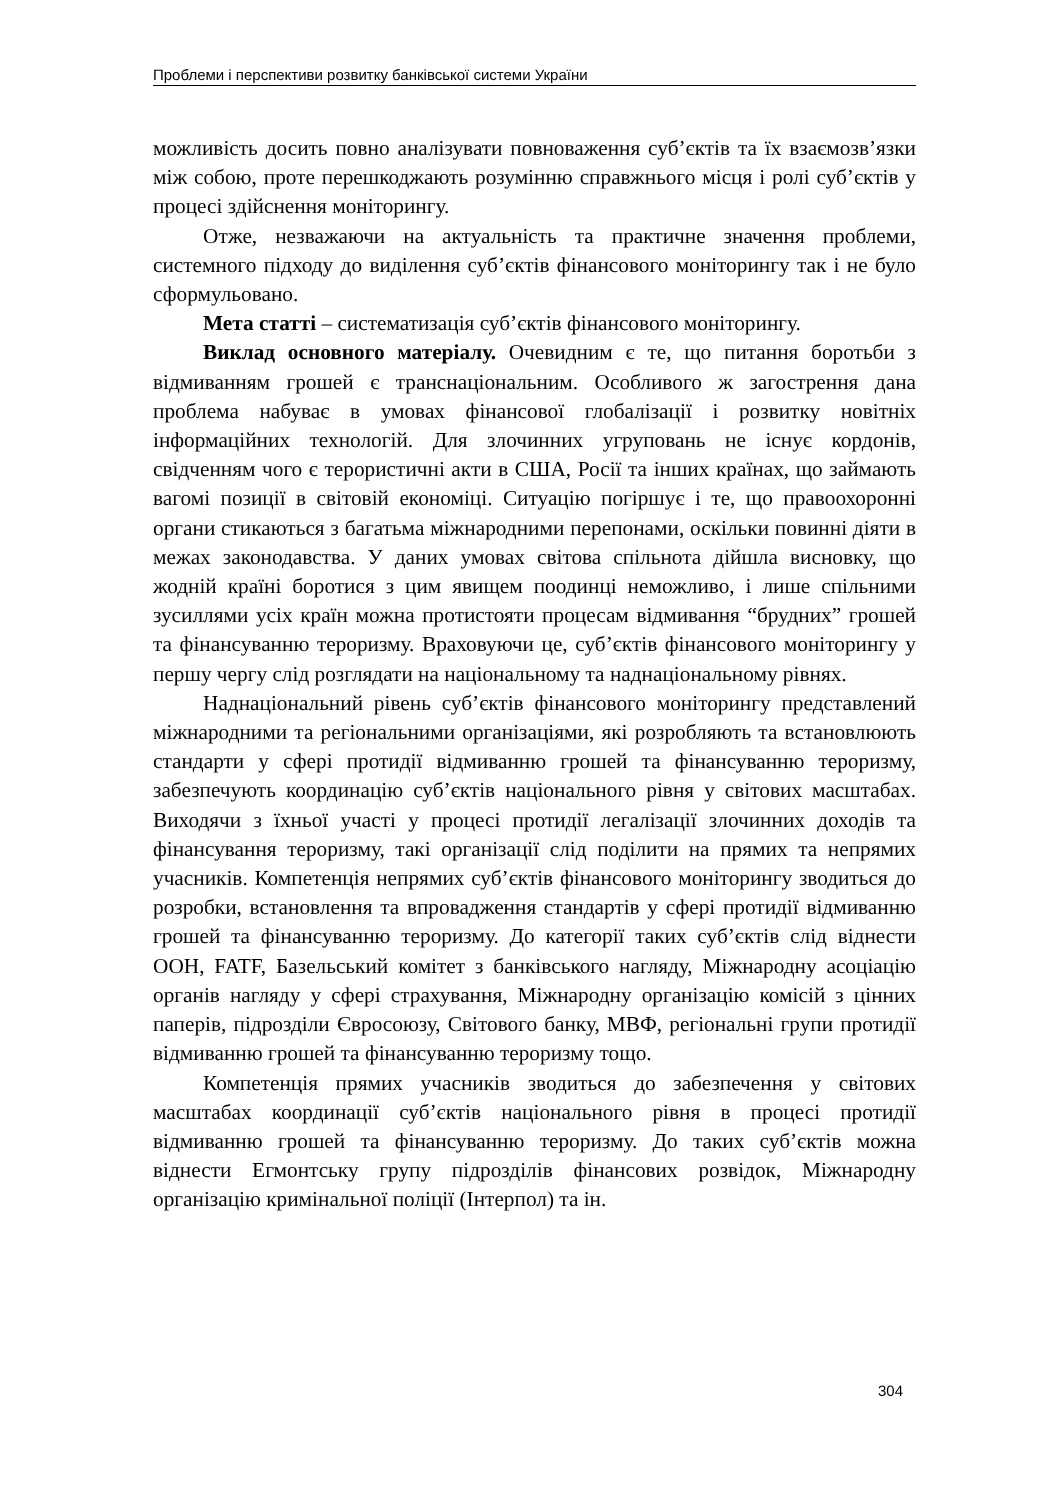Проблеми і перспективи розвитку банківської системи України
можливість досить повно аналізувати повноваження суб’єктів та їх взаємозв’язки між собою, проте перешкоджають розумінню справжнього місця і ролі суб’єктів у процесі здійснення моніторингу.
Отже, незважаючи на актуальність та практичне значення проблеми, системного підходу до виділення суб’єктів фінансового моніторингу так і не було сформульовано.
Мета статті – систематизація суб’єктів фінансового моніторингу.
Виклад основного матеріалу. Очевидним є те, що питання боротьби з відмиванням грошей є транснаціональним. Особливого ж загострення дана проблема набуває в умовах фінансової глобалізації і розвитку новітніх інформаційних технологій. Для злочинних угруповань не існує кордонів, свідченням чого є терористичні акти в США, Росії та інших країнах, що займають вагомі позиції в світовій економіці. Ситуацію погіршує і те, що правоохоронні органи стикаються з багатьма міжнародними перепонами, оскільки повинні діяти в межах законодавства. У даних умовах світова спільнота дійшла висновку, що жодній країні боротися з цим явищем поодинці неможливо, і лише спільними зусиллями усіх країн можна протистояти процесам відмивання “брудних” грошей та фінансуванню тероризму. Враховуючи це, суб’єктів фінансового моніторингу у першу чергу слід розглядати на національному та наднаціональному рівнях.
Наднаціональний рівень суб’єктів фінансового моніторингу представлений міжнародними та регіональними організаціями, які розробляють та встановлюють стандарти у сфері протидії відмиванню грошей та фінансуванню тероризму, забезпечують координацію суб’єктів національного рівня у світових масштабах. Виходячи з їхньої участі у процесі протидії легалізації злочинних доходів та фінансування тероризму, такі організації слід поділити на прямих та непрямих учасників. Компетенція непрямих суб’єктів фінансового моніторингу зводиться до розробки, встановлення та впровадження стандартів у сфері протидії відмиванню грошей та фінансуванню тероризму. До категорії таких суб’єктів слід віднести ООН, FATF, Базельський комітет з банківського нагляду, Міжнародну асоціацію органів нагляду у сфері страхування, Міжнародну організацію комісій з цінних паперів, підрозділи Євросоюзу, Світового банку, МВФ, регіональні групи протидії відмиванню грошей та фінансуванню тероризму тощо.
Компетенція прямих учасників зводиться до забезпечення у світових масштабах координації суб’єктів національного рівня в процесі протидії відмиванню грошей та фінансуванню тероризму. До таких суб’єктів можна віднести Егмонтську групу підрозділів фінансових розвідок, Міжнародну організацію кримінальної поліції (Інтерпол) та ін.
304